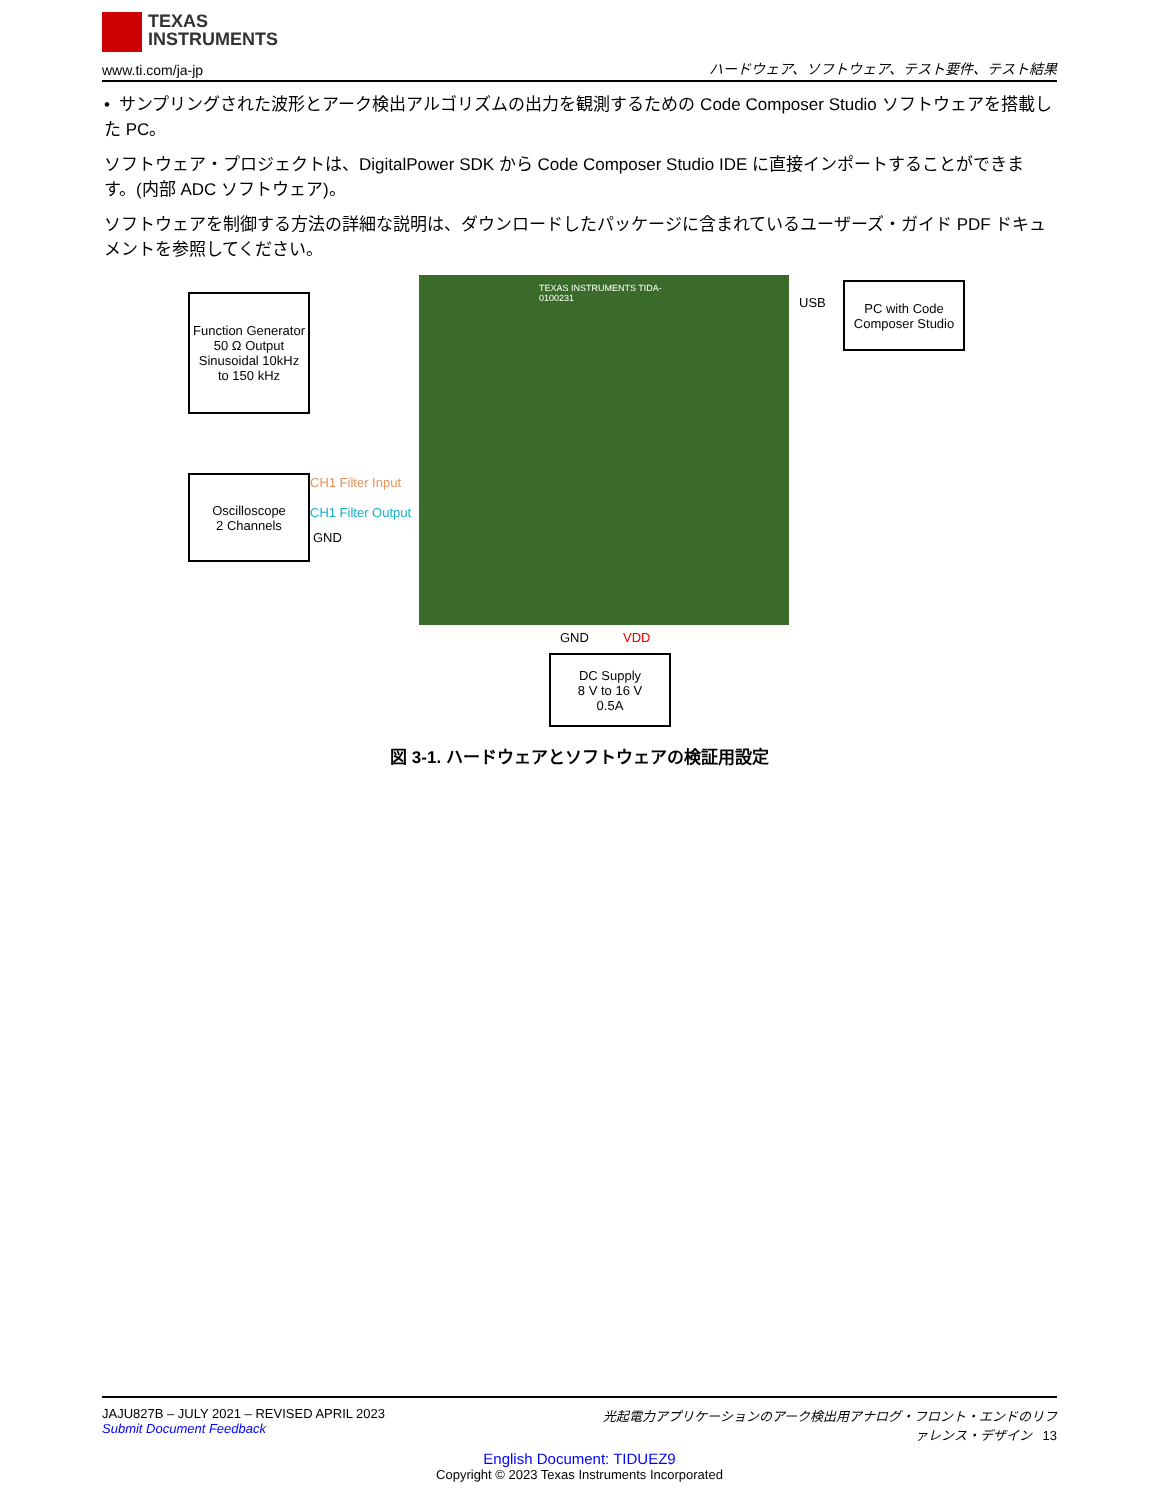TEXAS
INSTRUMENTS
www.ti.com/ja-jp
ハードウェア、ソフトウェア、テスト要件、テスト結果
• サンプリングされた波形とアーク検出アルゴリズムの出力を観測するための Code Composer Studio ソフトウェアを搭載した PC。
ソフトウェア・プロジェクトは、DigitalPower SDK から Code Composer Studio IDE に直接インポートすることができます。(内部 ADC ソフトウェア)。
ソフトウェアを制御する方法の詳細な説明は、ダウンロードしたパッケージに含まれているユーザーズ・ガイド PDF ドキュメントを参照してください。
Function Generator
50 Ω Output
Sinusoidal 10kHz
to 150 kHz
Oscilloscope
2 Channels
TEXAS INSTRUMENTS TIDA-0100231
USB
PC with Code Composer Studio
CH1 Filter Input
CH1 Filter Output
GND
GND VDD
DC Supply
8 V to 16 V
0.5A
図 3-1. ハードウェアとソフトウェアの検証用設定
JAJU827B – JULY 2021 – REVISED APRIL 2023
Submit Document Feedback
光起電力アプリケーションのアーク検出用アナログ・フロント・エンドのリファレンス・デザイン 13
English Document: TIDUEZ9
Copyright © 2023 Texas Instruments Incorporated